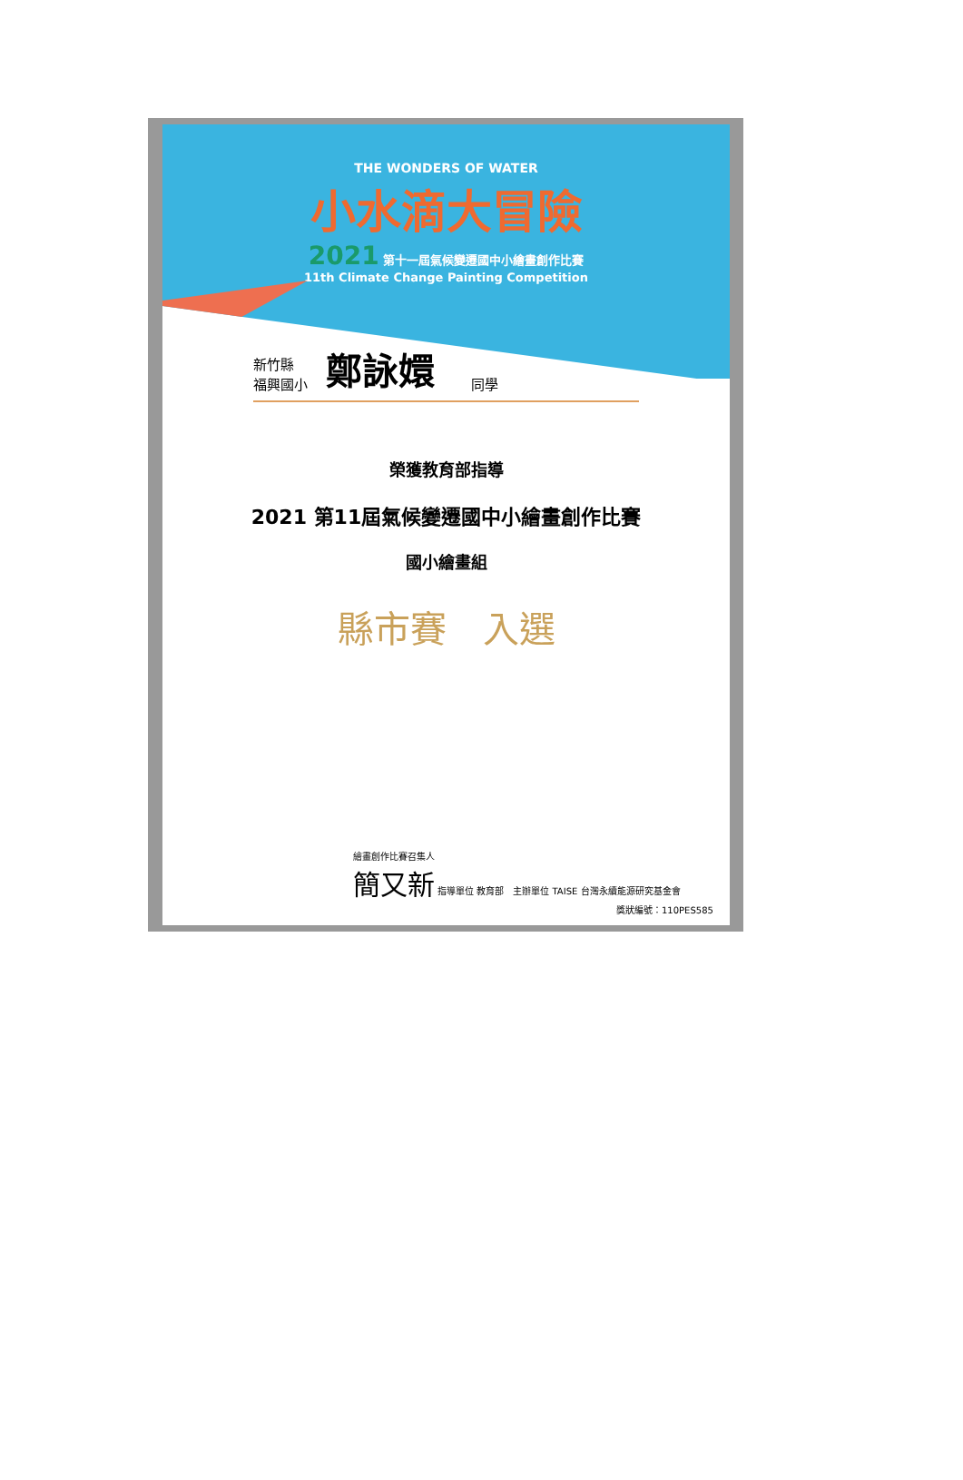THE WONDERS OF WATER
小水滴大冒險
2021 第十一屆氣候變遷國中小繪畫創作比賽
11th Climate Change Painting Competition
新竹縣
福興國小
鄭詠嬛
同學
榮獲教育部指導
2021 第11屆氣候變遷國中小繪畫創作比賽
國小繪畫組
縣市賽　入選
繪畫創作比賽召集人
簡又新 指導單位 教育部　主辦單位 TAISE 台灣永續能源研究基金會
獎狀編號：110PES585